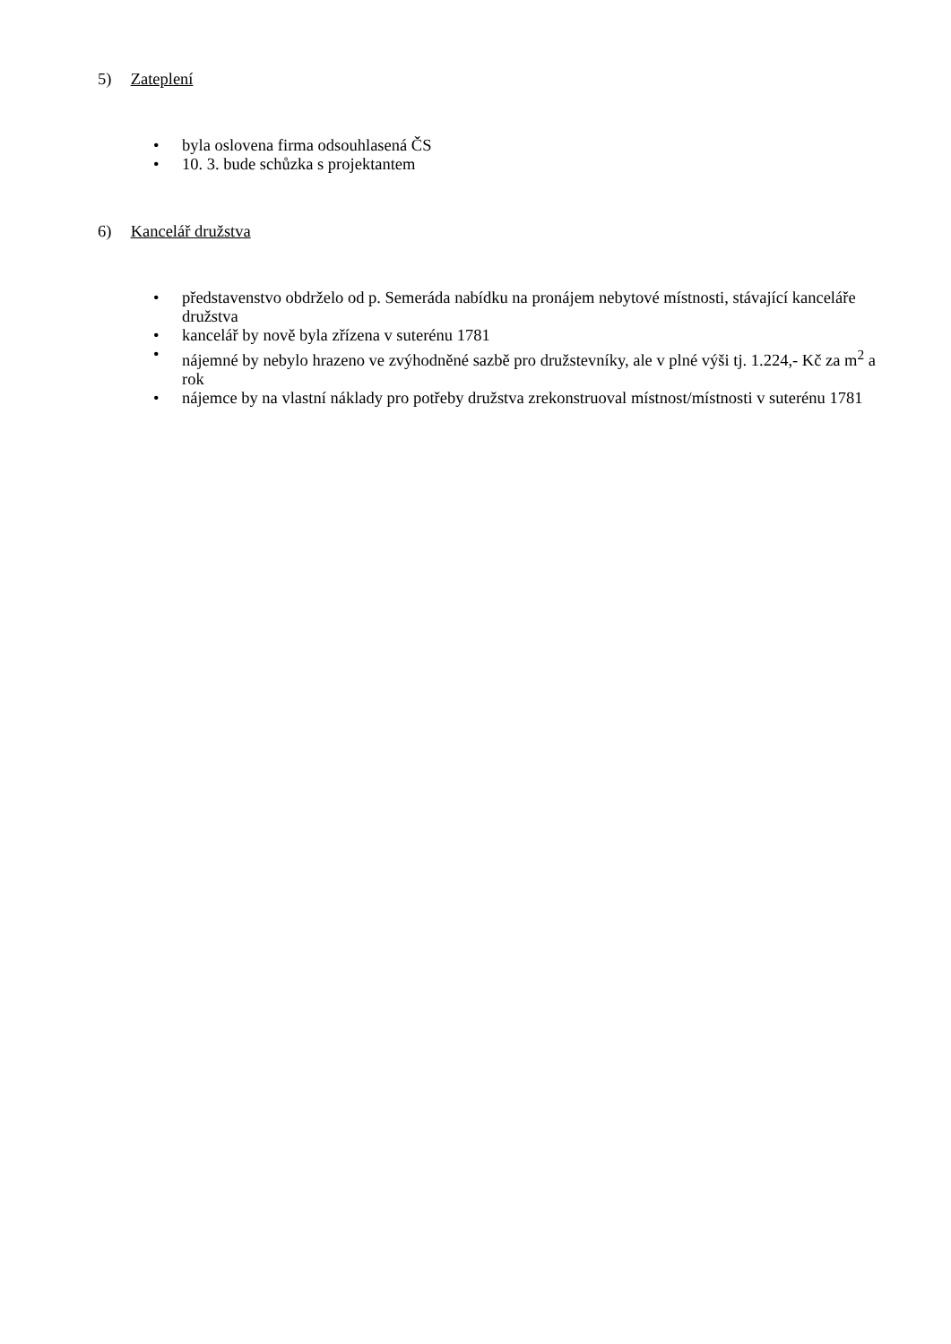5) Zateplení
• byla oslovena firma odsouhlasená ČS
• 10. 3. bude schůzka s projektantem
6) Kancelář družstva
• představenstvo obdrželo od p. Semeráda nabídku na pronájem nebytové místnosti, stávající kanceláře družstva
• kancelář by nově byla zřízena v suterénu 1781
• nájemné by nebylo hrazeno ve zvýhodněné sazbě pro družstevníky, ale v plné výši tj. 1.224,- Kč za m<sup>2</sup> a rok
• nájemce by na vlastní náklady pro potřeby družstva zrekonstruoval místnost/místnosti v suterénu 1781